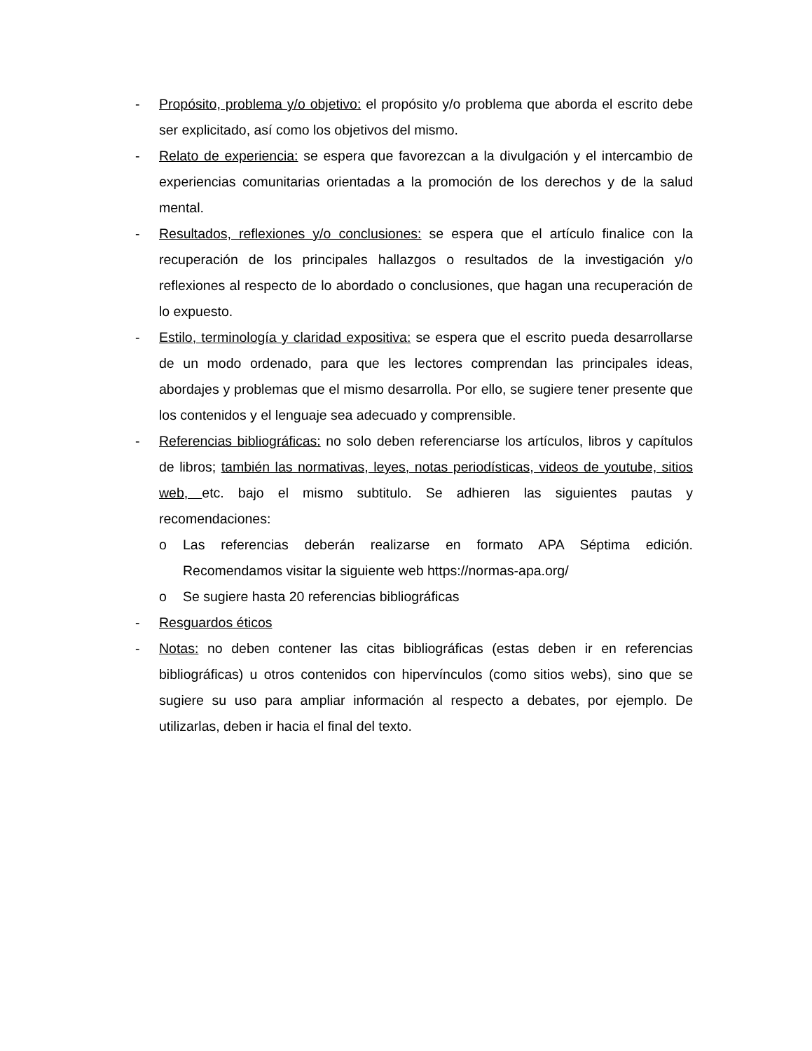- Propósito, problema y/o objetivo: el propósito y/o problema que aborda el escrito debe ser explicitado, así como los objetivos del mismo.
- Relato de experiencia: se espera que favorezcan a la divulgación y el intercambio de experiencias comunitarias orientadas a la promoción de los derechos y de la salud mental.
- Resultados, reflexiones y/o conclusiones: se espera que el artículo finalice con la recuperación de los principales hallazgos o resultados de la investigación y/o reflexiones al respecto de lo abordado o conclusiones, que hagan una recuperación de lo expuesto.
- Estilo, terminología y claridad expositiva: se espera que el escrito pueda desarrollarse de un modo ordenado, para que les lectores comprendan las principales ideas, abordajes y problemas que el mismo desarrolla. Por ello, se sugiere tener presente que los contenidos y el lenguaje sea adecuado y comprensible.
- Referencias bibliográficas: no solo deben referenciarse los artículos, libros y capítulos de libros; también las normativas, leyes, notas periodísticas, videos de youtube, sitios web, etc. bajo el mismo subtitulo. Se adhieren las siguientes pautas y recomendaciones:
o Las referencias deberán realizarse en formato APA Séptima edición. Recomendamos visitar la siguiente web https://normas-apa.org/
o Se sugiere hasta 20 referencias bibliográficas
- Resguardos éticos
- Notas: no deben contener las citas bibliográficas (estas deben ir en referencias bibliográficas) u otros contenidos con hipervínculos (como sitios webs), sino que se sugiere su uso para ampliar información al respecto a debates, por ejemplo. De utilizarlas, deben ir hacia el final del texto.